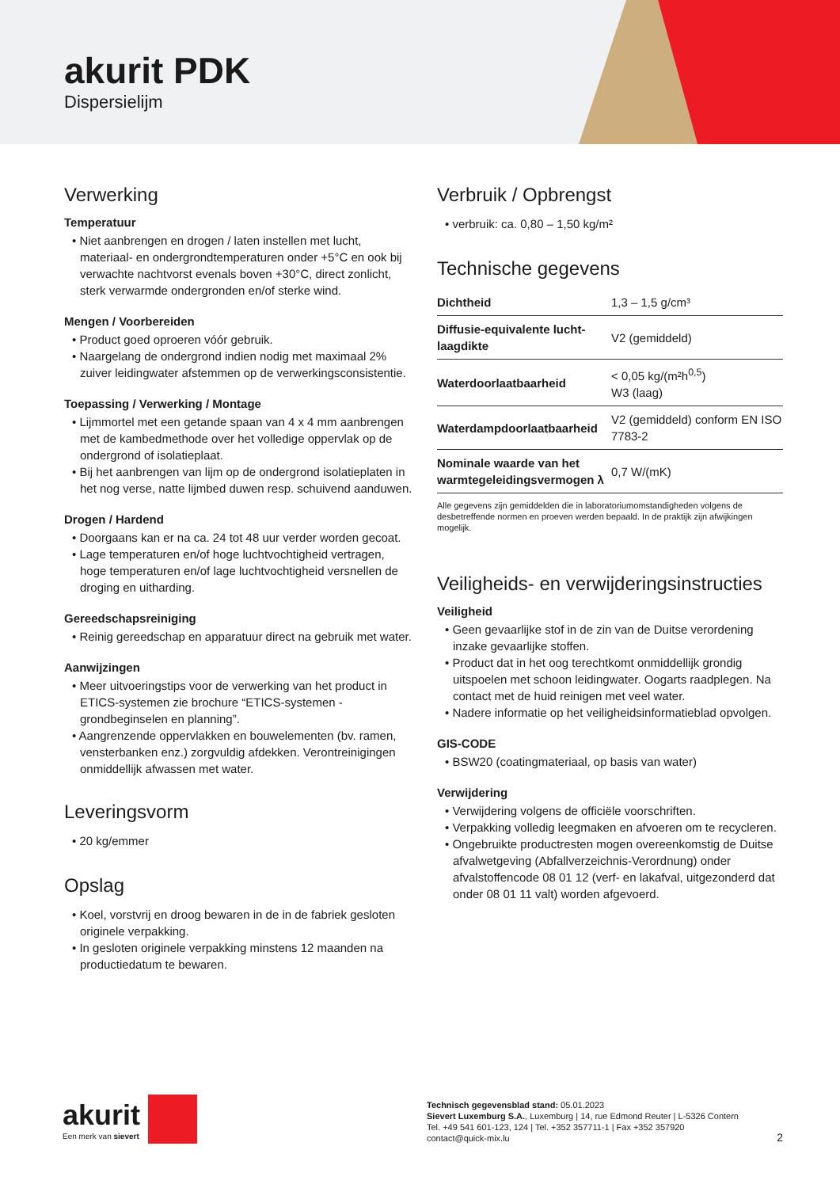akurit PDK
Dispersielijm
Verwerking
Temperatuur
• Niet aanbrengen en drogen / laten instellen met lucht, materiaal- en ondergrondtemperaturen onder +5°C en ook bij verwachte nachtvorst evenals boven +30°C, direct zonlicht, sterk verwarmde ondergronden en/of sterke wind.
Mengen / Voorbereiden
• Product goed oproeren vóór gebruik.
• Naargelang de ondergrond indien nodig met maximaal 2% zuiver leidingwater afstemmen op de verwerkingsconsistentie.
Toepassing / Verwerking / Montage
• Lijmmortel met een getande spaan van 4 x 4 mm aanbrengen met de kambedmethode over het volledige oppervlak op de ondergrond of isolatieplaat.
• Bij het aanbrengen van lijm op de ondergrond isolatieplaten in het nog verse, natte lijmbed duwen resp. schuivend aanduwen.
Drogen / Hardend
• Doorgaans kan er na ca. 24 tot 48 uur verder worden gecoat.
• Lage temperaturen en/of hoge luchtvochtigheid vertragen, hoge temperaturen en/of lage luchtvochtigheid versnellen de droging en uitharding.
Gereedschapsreiniging
• Reinig gereedschap en apparatuur direct na gebruik met water.
Aanwijzingen
• Meer uitvoeringstips voor de verwerking van het product in ETICS-systemen zie brochure “ETICS-systemen - grondbeginselen en planning”.
• Aangrenzende oppervlakken en bouwelementen (bv. ramen, vensterbanken enz.) zorgvuldig afdekken. Verontreinigingen onmiddellijk afwassen met water.
Leveringsvorm
• 20 kg/emmer
Opslag
• Koel, vorstvrij en droog bewaren in de in de fabriek gesloten originele verpakking.
• In gesloten originele verpakking minstens 12 maanden na productiedatum te bewaren.
Verbruik / Opbrengst
• verbruik: ca. 0,80 – 1,50 kg/m²
Technische gegevens
| Dichtheid | 1,3 – 1,5 g/cm³ |
| Diffusie-equivalente lucht-laagdikte | V2 (gemiddeld) |
| Waterdoorlaatbaarheid | < 0,05 kg/(m²h<sup>0,5</sup>) W3 (laag) |
| Waterdampdoorlaatbaarheid | V2 (gemiddeld) conform EN ISO 7783-2 |
| Nominale waarde van het warmtegeleidingsvermogen λ | 0,7 W/(mK) |
Alle gegevens zijn gemiddelden die in laboratoriumomstandigheden volgens de desbetreffende normen en proeven werden bepaald. In de praktijk zijn afwijkingen mogelijk.
Veiligheids- en verwijderingsinstructies
Veiligheid
• Geen gevaarlijke stof in de zin van de Duitse verordening inzake gevaarlijke stoffen.
• Product dat in het oog terechtkomt onmiddellijk grondig uitspoelen met schoon leidingwater. Oogarts raadplegen. Na contact met de huid reinigen met veel water.
• Nadere informatie op het veiligheidsinformatieblad opvolgen.
GIS-CODE
• BSW20 (coatingmateriaal, op basis van water)
Verwijdering
• Verwijdering volgens de officiële voorschriften.
• Verpakking volledig leegmaken en afvoeren om te recycleren.
• Ongebruikte productresten mogen overeenkomstig de Duitse afvalwetgeving (Abfallverzeichnis-Verordnung) onder afvalstoffencode 08 01 12 (verf- en lakafval, uitgezonderd dat onder 08 01 11 valt) worden afgevoerd.
akurit Een merk van sievert
Technisch gegevensblad stand: 05.01.2023
Sievert Luxemburg S.A., Luxemburg | 14, rue Edmond Reuter | L-5326 Contern
Tel. +49 541 601-123, 124 | Tel. +352 357711-1 | Fax +352 357920
contact@quick-mix.lu
2